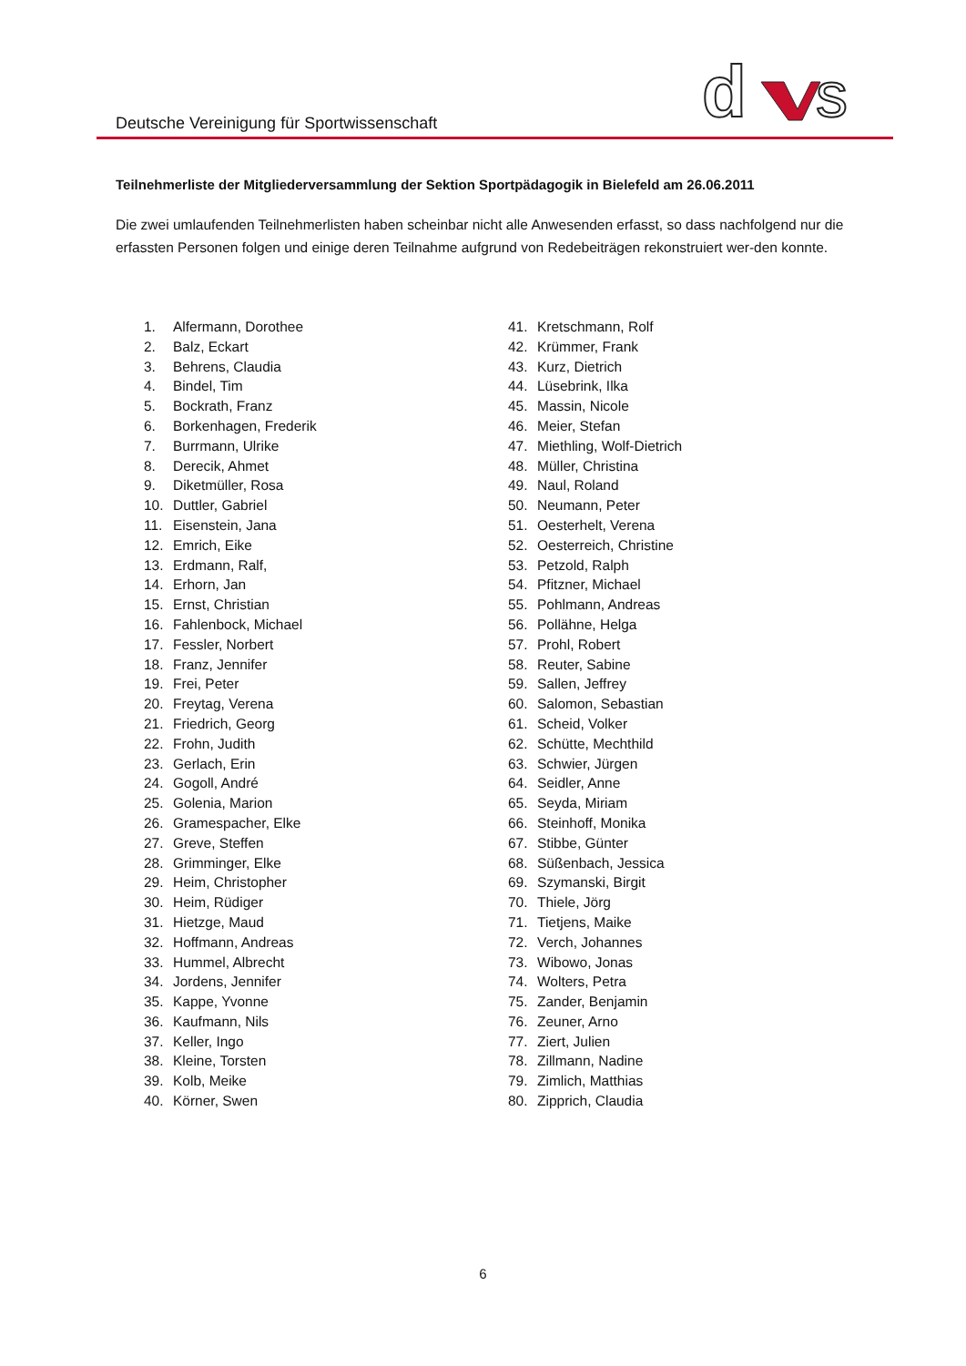Deutsche Vereinigung für Sportwissenschaft
d
s
Teilnehmerliste der Mitgliederversammlung der Sektion Sportpädagogik in Bielefeld am 26.06.2011
Die zwei umlaufenden Teilnehmerlisten haben scheinbar nicht alle Anwesenden erfasst, so dass nachfolgend nur die erfassten Personen folgen und einige deren Teilnahme aufgrund von Redebeiträgen rekonstruiert wer-den konnte.
1. Alfermann, Dorothee
2. Balz, Eckart
3. Behrens, Claudia
4. Bindel, Tim
5. Bockrath, Franz
6. Borkenhagen, Frederik
7. Burrmann, Ulrike
8. Derecik, Ahmet
9. Diketmüller, Rosa
10. Duttler, Gabriel
11. Eisenstein, Jana
12. Emrich, Eike
13. Erdmann, Ralf,
14. Erhorn, Jan
15. Ernst, Christian
16. Fahlenbock, Michael
17. Fessler, Norbert
18. Franz, Jennifer
19. Frei, Peter
20. Freytag, Verena
21. Friedrich, Georg
22. Frohn, Judith
23. Gerlach, Erin
24. Gogoll, André
25. Golenia, Marion
26. Gramespacher, Elke
27. Greve, Steffen
28. Grimminger, Elke
29. Heim, Christopher
30. Heim, Rüdiger
31. Hietzge, Maud
32. Hoffmann, Andreas
33. Hummel, Albrecht
34. Jordens, Jennifer
35. Kappe, Yvonne
36. Kaufmann, Nils
37. Keller, Ingo
38. Kleine, Torsten
39. Kolb, Meike
40. Körner, Swen
41. Kretschmann, Rolf
42. Krümmer, Frank
43. Kurz, Dietrich
44. Lüsebrink, Ilka
45. Massin, Nicole
46. Meier, Stefan
47. Miethling, Wolf-Dietrich
48. Müller, Christina
49. Naul, Roland
50. Neumann, Peter
51. Oesterhelt, Verena
52. Oesterreich, Christine
53. Petzold, Ralph
54. Pfitzner, Michael
55. Pohlmann, Andreas
56. Pollähne, Helga
57. Prohl, Robert
58. Reuter, Sabine
59. Sallen, Jeffrey
60. Salomon, Sebastian
61. Scheid, Volker
62. Schütte, Mechthild
63. Schwier, Jürgen
64. Seidler, Anne
65. Seyda, Miriam
66. Steinhoff, Monika
67. Stibbe, Günter
68. Süßenbach, Jessica
69. Szymanski, Birgit
70. Thiele, Jörg
71. Tietjens, Maike
72. Verch, Johannes
73. Wibowo, Jonas
74. Wolters, Petra
75. Zander, Benjamin
76. Zeuner, Arno
77. Ziert, Julien
78. Zillmann, Nadine
79. Zimlich, Matthias
80. Zipprich, Claudia
6